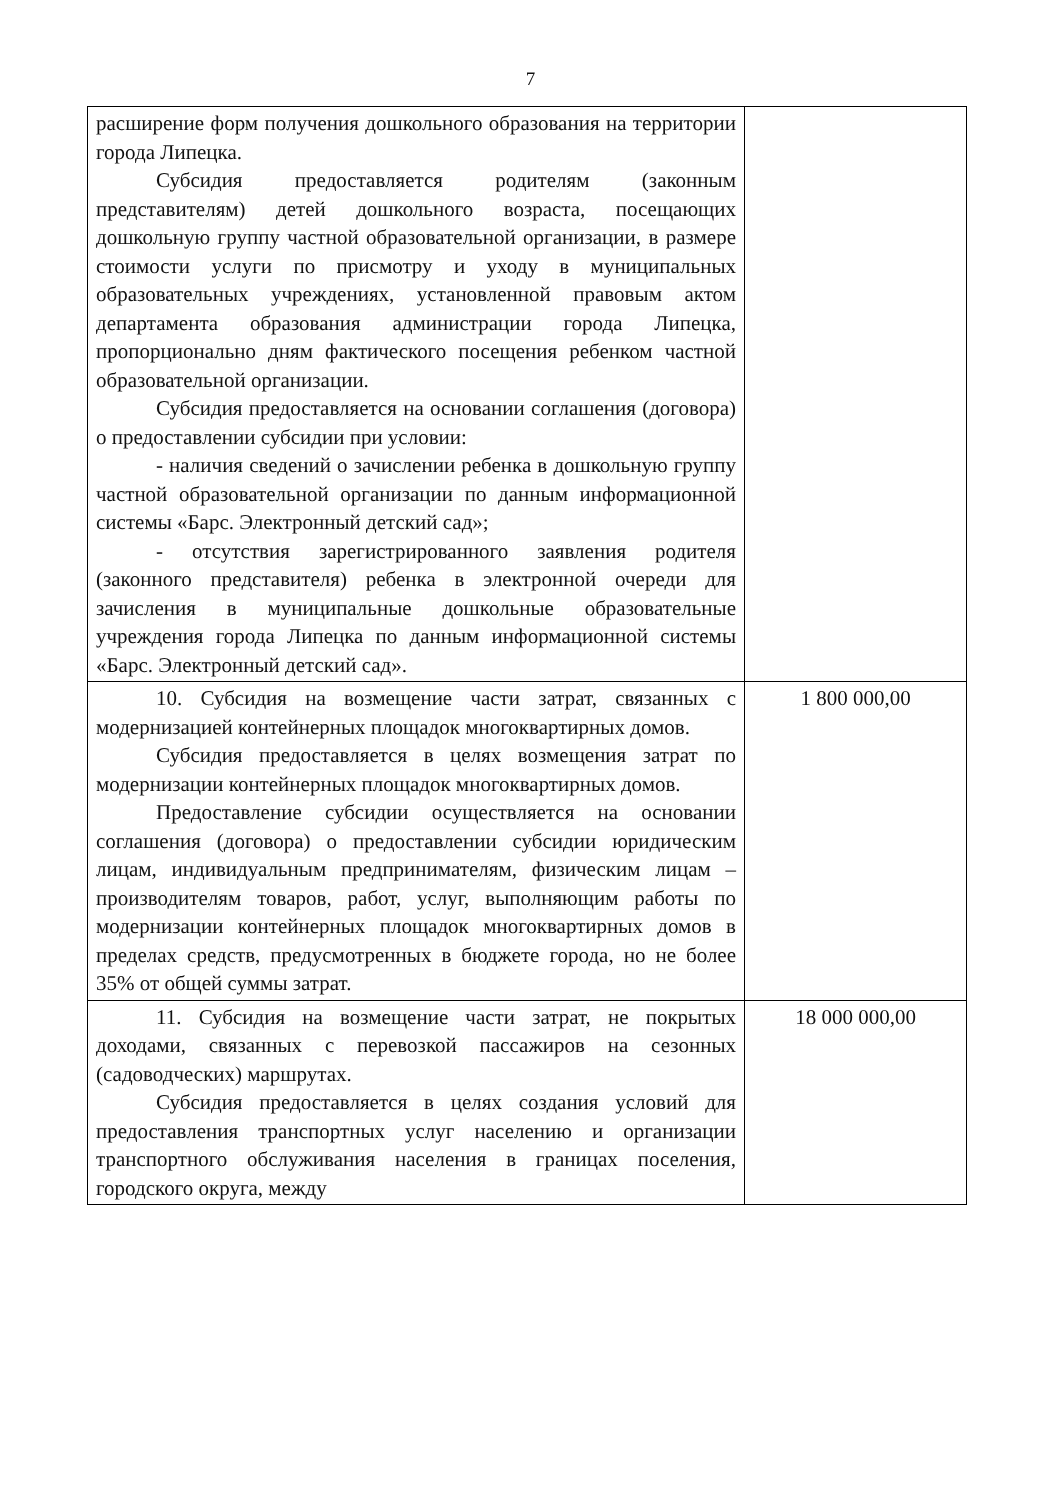7
| расширение форм получения дошкольного образования на территории города Липецка. Субсидия предоставляется родителям (законным представителям) детей дошкольного возраста, посещающих дошкольную группу частной образовательной организации, в размере стоимости услуги по присмотру и уходу в муниципальных образовательных учреждениях, установленной правовым актом департамента образования администрации города Липецка, пропорционально дням фактического посещения ребенком частной образовательной организации. Субсидия предоставляется на основании соглашения (договора) о предоставлении субсидии при условии: - наличия сведений о зачислении ребенка в дошкольную группу частной образовательной организации по данным информационной системы «Барс. Электронный детский сад»; - отсутствия зарегистрированного заявления родителя (законного представителя) ребенка в электронной очереди для зачисления в муниципальные дошкольные образовательные учреждения города Липецка по данным информационной системы «Барс. Электронный детский сад». | |
| 10. Субсидия на возмещение части затрат, связанных с модернизацией контейнерных площадок многоквартирных домов. Субсидия предоставляется в целях возмещения затрат по модернизации контейнерных площадок многоквартирных домов. Предоставление субсидии осуществляется на основании соглашения (договора) о предоставлении субсидии юридическим лицам, индивидуальным предпринимателям, физическим лицам – производителям товаров, работ, услуг, выполняющим работы по модернизации контейнерных площадок многоквартирных домов в пределах средств, предусмотренных в бюджете города, но не более 35% от общей суммы затрат. | 1 800 000,00 |
| 11. Субсидия на возмещение части затрат, не покрытых доходами, связанных с перевозкой пассажиров на сезонных (садоводческих) маршрутах. Субсидия предоставляется в целях создания условий для предоставления транспортных услуг населению и организации транспортного обслуживания населения в границах поселения, городского округа, между | 18 000 000,00 |